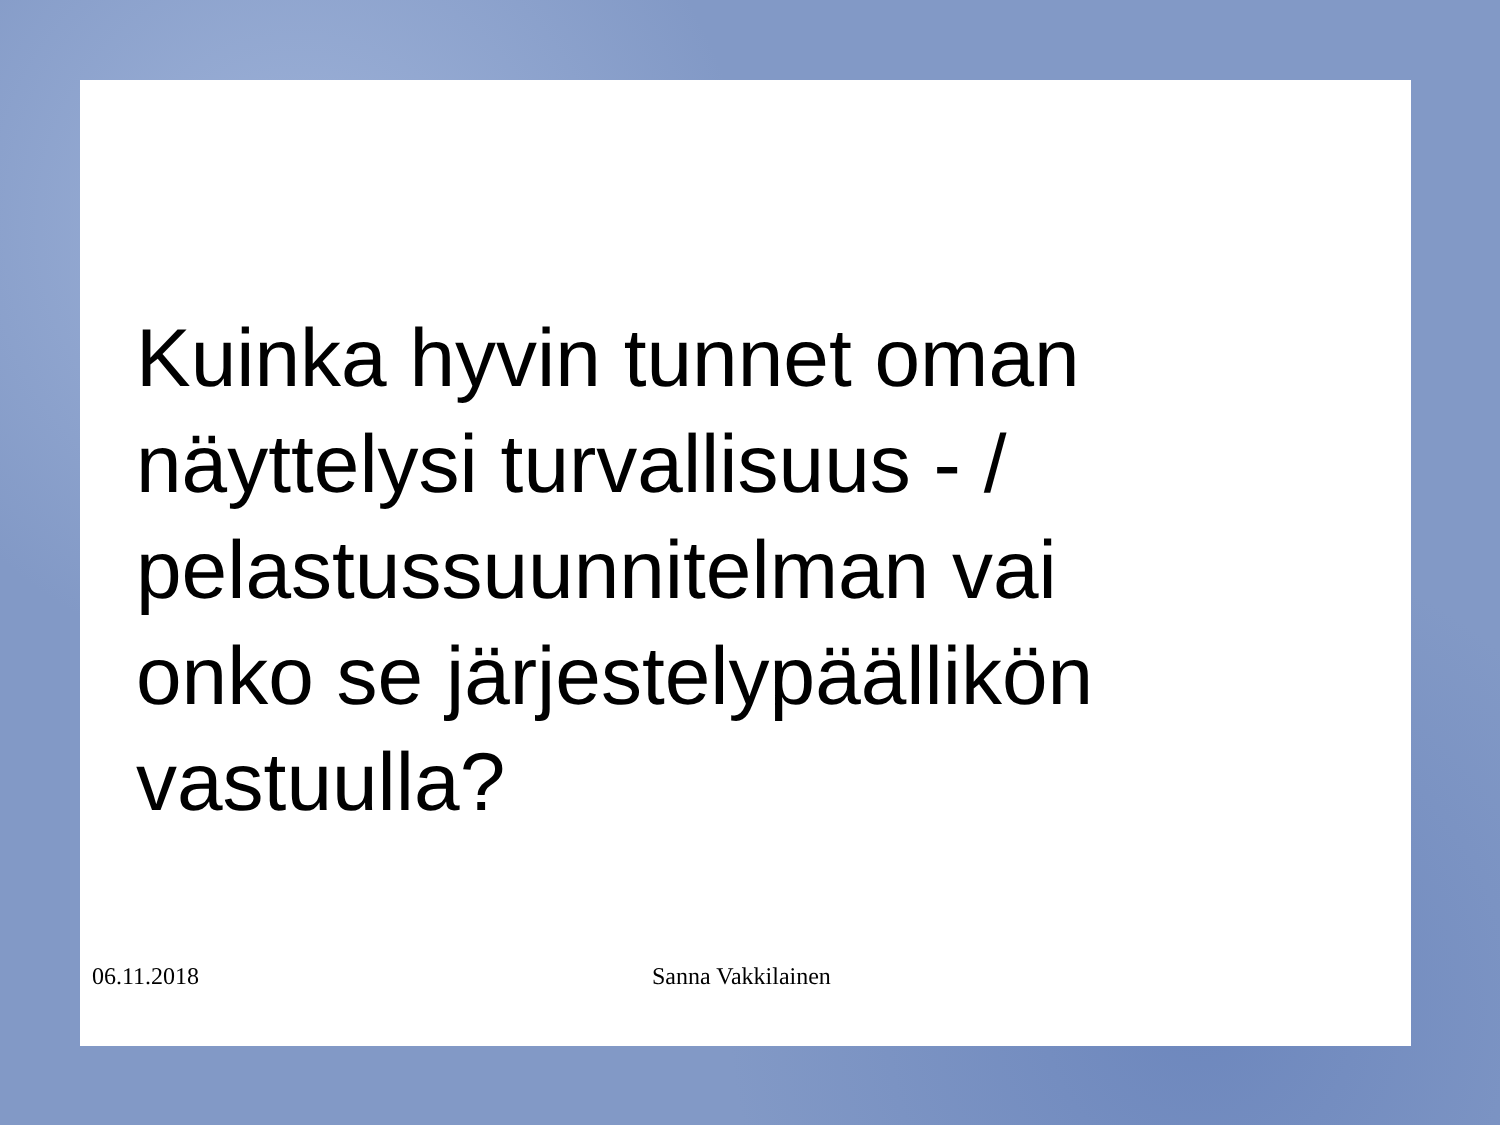Kuinka hyvin tunnet oman
näyttelysi turvallisuus - /
pelastussuunnitelman vai
onko se järjestelypäällikön
vastuulla?
06.11.2018 Sanna Vakkilainen